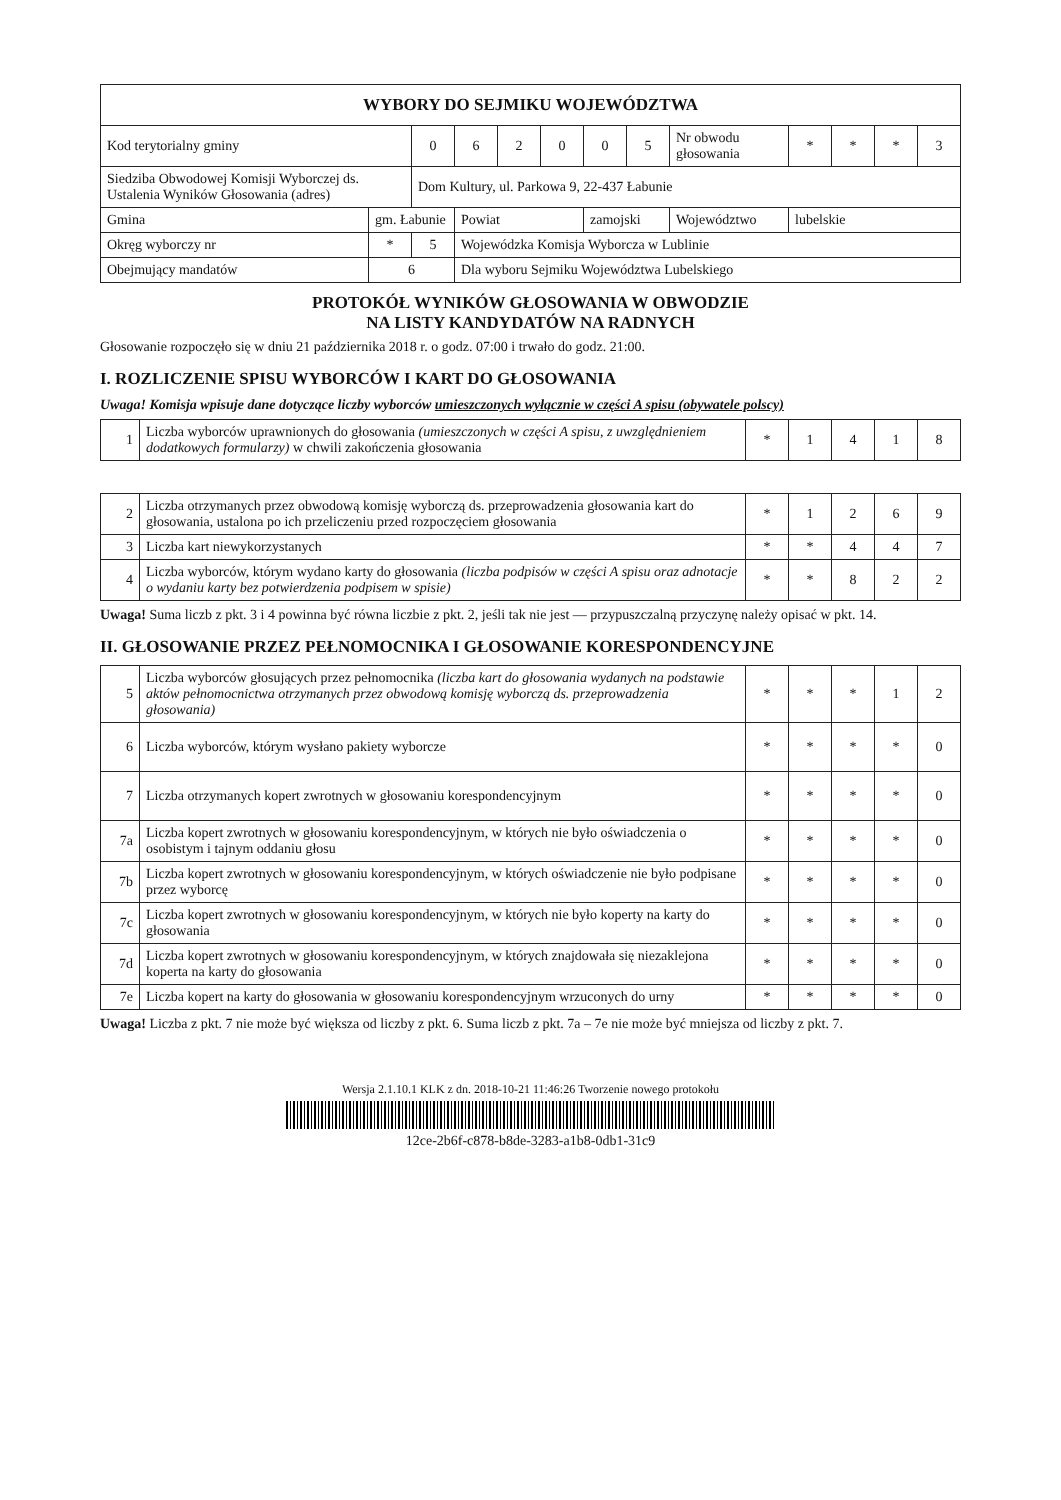| WYBORY DO SEJMIKU WOJEWÓDZTWA | | | | | | | | | | | | | | |
| Kod terytorialny gminy | | | 0 | 6 | 2 | 0 | 0 | 5 | Nr obwodu głosowania | | * | * | * | 3 |
| Siedziba Obwodowej Komisji Wyborczej ds. Ustalenia Wyników Głosowania (adres) | | | Dom Kultury, ul. Parkowa 9, 22-437 Łabunie | | | | | | | | | | | |
| Gmina | gm. Łabunie | | | Powiat | | | zamojski | | | Województwo | lubelskie | | | |
| Okręg wyborczy nr | | * | 5 | Wojewódzka Komisja Wyborcza w Lublinie | | | | | | | | | | |
| Obejmujący mandatów | | 6 | | Dla wyboru Sejmiku Województwa Lubelskiego | | | | | | | | | | |
PROTOKÓŁ WYNIKÓW GŁOSOWANIA W OBWODZIE
NA LISTY KANDYDATÓW NA RADNYCH
Głosowanie rozpoczęło się w dniu 21 października 2018 r. o godz. 07:00 i trwało do godz. 21:00.
I. ROZLICZENIE SPISU WYBORCÓW I KART DO GŁOSOWANIA
Uwaga! Komisja wpisuje dane dotyczące liczby wyborców umieszczonych wyłącznie w części A spisu (obywatele polscy)
| 1 | Liczba wyborców uprawnionych do głosowania (umieszczonych w części A spisu, z uwzględnieniem dodatkowych formularzy) w chwili zakończenia głosowania | * | 1 | 4 | 1 | 8 |
| 2 | Liczba otrzymanych przez obwodową komisję wyborczą ds. przeprowadzenia głosowania kart do głosowania, ustalona po ich przeliczeniu przed rozpoczęciem głosowania | * | 1 | 2 | 6 | 9 |
| 3 | Liczba kart niewykorzystanych | * | * | 4 | 4 | 7 |
| 4 | Liczba wyborców, którym wydano karty do głosowania (liczba podpisów w części A spisu oraz adnotacje o wydaniu karty bez potwierdzenia podpisem w spisie) | * | * | 8 | 2 | 2 |
Uwaga! Suma liczb z pkt. 3 i 4 powinna być równa liczbie z pkt. 2, jeśli tak nie jest — przypuszczalną przyczynę należy opisać w pkt. 14.
II. GŁOSOWANIE PRZEZ PEŁNOMOCNIKA I GŁOSOWANIE KORESPONDENCYJNE
| 5 | Liczba wyborców głosujących przez pełnomocnika (liczba kart do głosowania wydanych na podstawie aktów pełnomocnictwa otrzymanych przez obwodową komisję wyborczą ds. przeprowadzenia głosowania) | * | * | * | 1 | 2 |
| 6 | Liczba wyborców, którym wysłano pakiety wyborcze | * | * | * | * | 0 |
| 7 | Liczba otrzymanych kopert zwrotnych w głosowaniu korespondencyjnym | * | * | * | * | 0 |
| 7a | Liczba kopert zwrotnych w głosowaniu korespondencyjnym, w których nie było oświadczenia o osobistym i tajnym oddaniu głosu | * | * | * | * | 0 |
| 7b | Liczba kopert zwrotnych w głosowaniu korespondencyjnym, w których oświadczenie nie było podpisane przez wyborcę | * | * | * | * | 0 |
| 7c | Liczba kopert zwrotnych w głosowaniu korespondencyjnym, w których nie było koperty na karty do głosowania | * | * | * | * | 0 |
| 7d | Liczba kopert zwrotnych w głosowaniu korespondencyjnym, w których znajdowała się niezaklejona koperta na karty do głosowania | * | * | * | * | 0 |
| 7e | Liczba kopert na karty do głosowania w głosowaniu korespondencyjnym wrzuconych do urny | * | * | * | * | 0 |
Uwaga! Liczba z pkt. 7 nie może być większa od liczby z pkt. 6. Suma liczb z pkt. 7a – 7e nie może być mniejsza od liczby z pkt. 7.
Wersja 2.1.10.1 KLK z dn. 2018-10-21 11:46:26 Tworzenie nowego protokołu
12ce-2b6f-c878-b8de-3283-a1b8-0db1-31c9